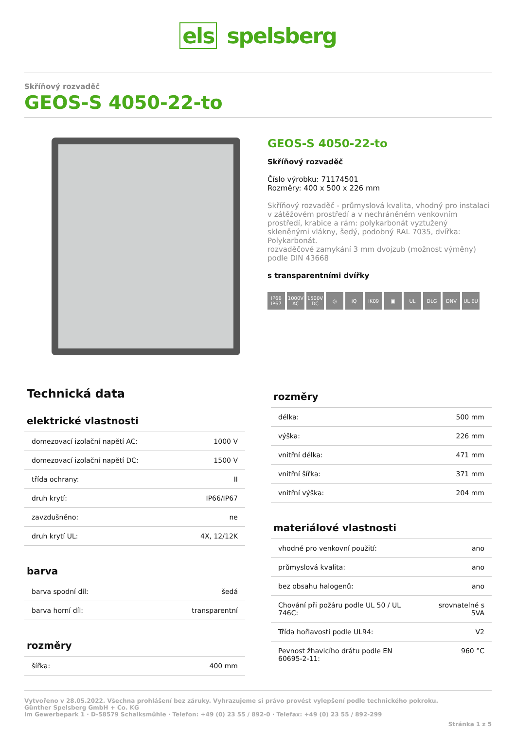els spelsberg
Skříňový rozvaděč
GEOS-S 4050-22-to
GEOS-S 4050-22-to
Skříňový rozvaděč
Číslo výrobku: 71174501
Rozměry: 400 x 500 x 226 mm
Skříňový rozvaděč - průmyslová kvalita, vhodný pro instalaci v zátěžovém prostředí a v nechráněném venkovním prostředí, krabice a rám: polykarbonát vyztužený skleněnými vlákny, šedý, podobný RAL 7035, dvířka: Polykarbonát.
rozvaděčové zamykání 3 mm dvojzub (možnost výměny) podle DIN 43668
s transparentními dvířky
IP66 IP67
1000V AC
1500V DC
◎ iQ IK09 ▣ UL DLG DNV UL EU
Technická data
elektrické vlastnosti
| domezovací izolační napětí AC: | 1000 V |
| domezovací izolační napětí DC: | 1500 V |
| třída ochrany: | II |
| druh krytí: | IP66/IP67 |
| zavzdušněno: | ne |
| druh krytí UL: | 4X, 12/12K |
barva
| barva spodní díl: | šedá |
| barva horní díl: | transparentní |
rozměry
| šířka: | 400 mm |
rozměry
| délka: | 500 mm |
| výška: | 226 mm |
| vnitřní délka: | 471 mm |
| vnitřní šířka: | 371 mm |
| vnitřní výška: | 204 mm |
materiálové vlastnosti
| vhodné pro venkovní použití: | ano |
| průmyslová kvalita: | ano |
| bez obsahu halogenů: | ano |
| Chování při požáru podle UL 50 / UL 746C: | srovnatelné s 5VA |
| Třída hořlavosti podle UL94: | V2 |
| Pevnost žhavicího drátu podle EN 60695-2-11: | 960 °C |
Vytvořeno v 28.05.2022. Všechna prohlášení bez záruky. Vyhrazujeme si právo provést vylepšení podle technického pokroku.
Günther Spelsberg GmbH + Co. KG
Im Gewerbepark 1 · D-58579 Schalksmühle · Telefon: +49 (0) 23 55 / 892-0 · Telefax: +49 (0) 23 55 / 892-299
Stránka 1 z 5